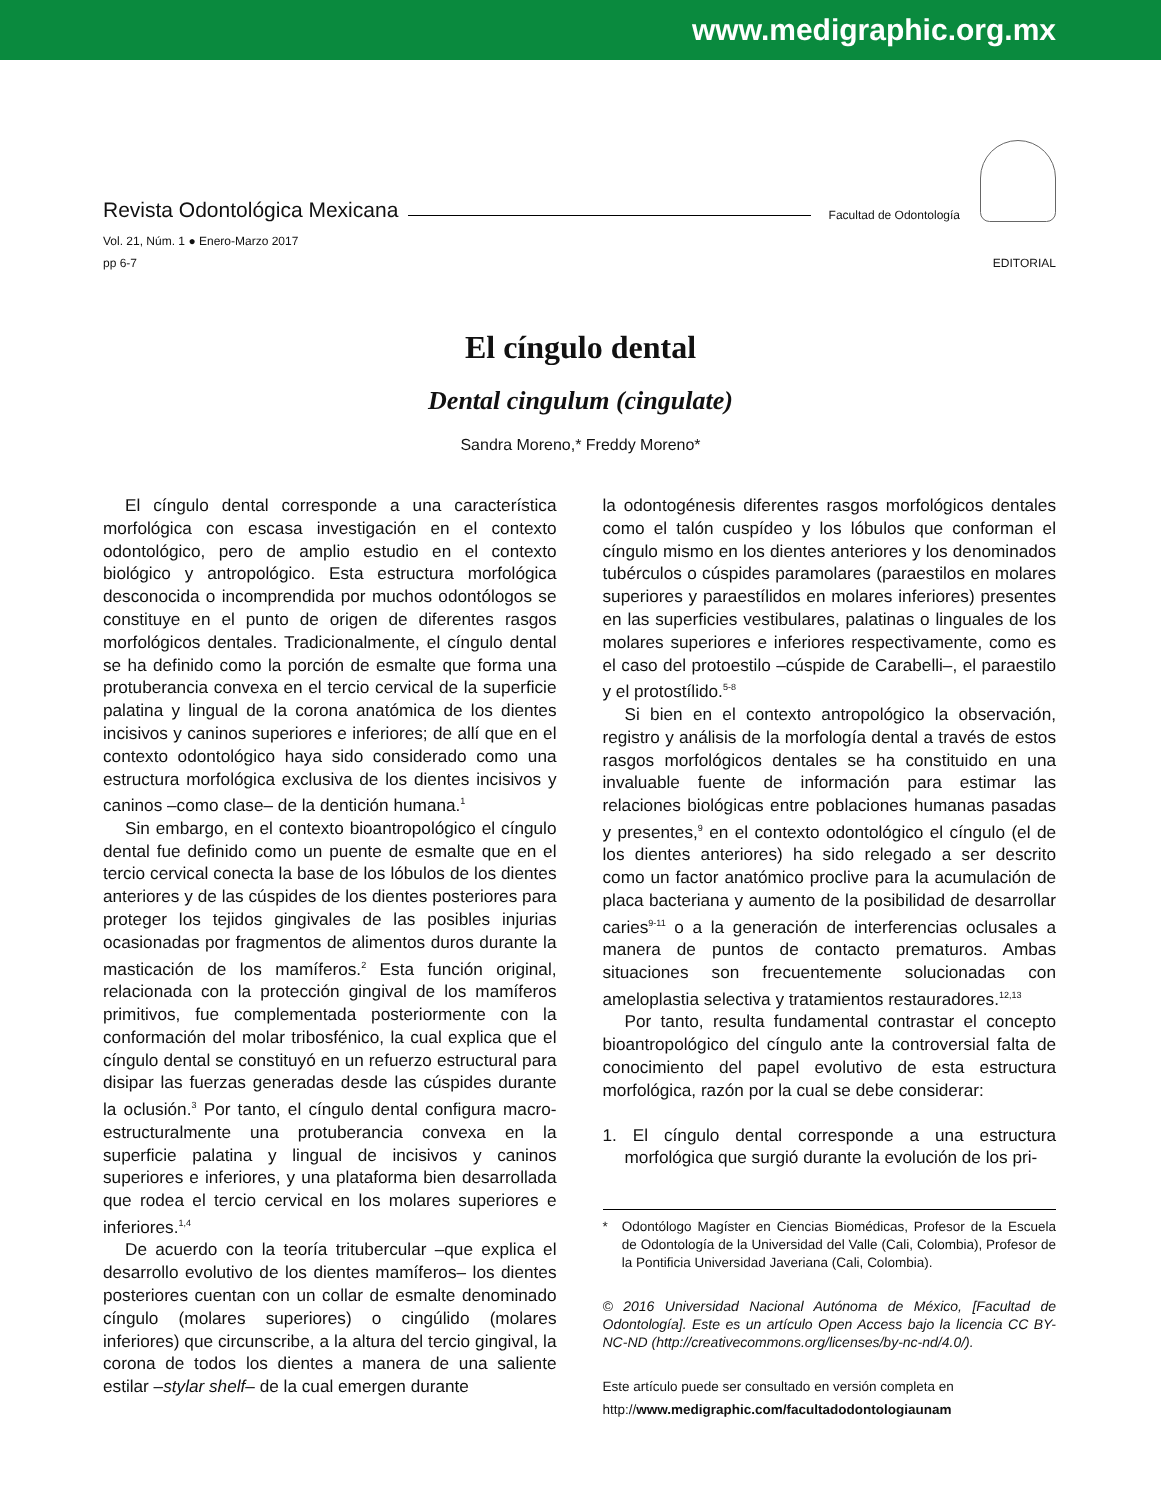www.medigraphic.org.mx
Revista Odontológica Mexicana Facultad de Odontología
Vol. 21, Núm. 1 ● Enero-Marzo 2017
pp 6-7
EDITORIAL
El cíngulo dental
Dental cingulum (cingulate)
Sandra Moreno,* Freddy Moreno*
El cíngulo dental corresponde a una característica morfológica con escasa investigación en el contexto odontológico, pero de amplio estudio en el contexto biológico y antropológico. Esta estructura morfológica desconocida o incomprendida por muchos odontólogos se constituye en el punto de origen de diferentes rasgos morfológicos dentales. Tradicionalmente, el cíngulo dental se ha definido como la porción de esmalte que forma una protuberancia convexa en el tercio cervical de la superficie palatina y lingual de la corona anatómica de los dientes incisivos y caninos superiores e inferiores; de allí que en el contexto odontológico haya sido considerado como una estructura morfológica exclusiva de los dientes incisivos y caninos –como clase– de la dentición humana.<sup>1</sup>
Sin embargo, en el contexto bioantropológico el cíngulo dental fue definido como un puente de esmalte que en el tercio cervical conecta la base de los lóbulos de los dientes anteriores y de las cúspides de los dientes posteriores para proteger los tejidos gingivales de las posibles injurias ocasionadas por fragmentos de alimentos duros durante la masticación de los mamíferos.<sup>2</sup> Esta función original, relacionada con la protección gingival de los mamíferos primitivos, fue complementada posteriormente con la conformación del molar tribosfénico, la cual explica que el cíngulo dental se constituyó en un refuerzo estructural para disipar las fuerzas generadas desde las cúspides durante la oclusión.<sup>3</sup> Por tanto, el cíngulo dental configura macro-estructuralmente una protuberancia convexa en la superficie palatina y lingual de incisivos y caninos superiores e inferiores, y una plataforma bien desarrollada que rodea el tercio cervical en los molares superiores e inferiores.<sup>1,4</sup>
De acuerdo con la teoría tritubercular –que explica el desarrollo evolutivo de los dientes mamíferos– los dientes posteriores cuentan con un collar de esmalte denominado cíngulo (molares superiores) o cingúlido (molares inferiores) que circunscribe, a la altura del tercio gingival, la corona de todos los dientes a manera de una saliente estilar –stylar shelf– de la cual emergen durante
la odontogénesis diferentes rasgos morfológicos dentales como el talón cuspídeo y los lóbulos que conforman el cíngulo mismo en los dientes anteriores y los denominados tubérculos o cúspides paramolares (paraestilos en molares superiores y paraestílidos en molares inferiores) presentes en las superficies vestibulares, palatinas o linguales de los molares superiores e inferiores respectivamente, como es el caso del protoestilo –cúspide de Carabelli–, el paraestilo y el protostílido.<sup>5-8</sup>
Si bien en el contexto antropológico la observación, registro y análisis de la morfología dental a través de estos rasgos morfológicos dentales se ha constituido en una invaluable fuente de información para estimar las relaciones biológicas entre poblaciones humanas pasadas y presentes,<sup>9</sup> en el contexto odontológico el cíngulo (el de los dientes anteriores) ha sido relegado a ser descrito como un factor anatómico proclive para la acumulación de placa bacteriana y aumento de la posibilidad de desarrollar caries<sup>9-11</sup> o a la generación de interferencias oclusales a manera de puntos de contacto prematuros. Ambas situaciones son frecuentemente solucionadas con ameloplastia selectiva y tratamientos restauradores.<sup>12,13</sup>
Por tanto, resulta fundamental contrastar el concepto bioantropológico del cíngulo ante la controversial falta de conocimiento del papel evolutivo de esta estructura morfológica, razón por la cual se debe considerar:
1. El cíngulo dental corresponde a una estructura morfológica que surgió durante la evolución de los pri-
* Odontólogo Magíster en Ciencias Biomédicas, Profesor de la Escuela de Odontología de la Universidad del Valle (Cali, Colombia), Profesor de la Pontificia Universidad Javeriana (Cali, Colombia).
© 2016 Universidad Nacional Autónoma de México, [Facultad de Odontología]. Este es un artículo Open Access bajo la licencia CC BY-NC-ND (http://creativecommons.org/licenses/by-nc-nd/4.0/).
Este artículo puede ser consultado en versión completa en
http://www.medigraphic.com/facultadodontologiaunam